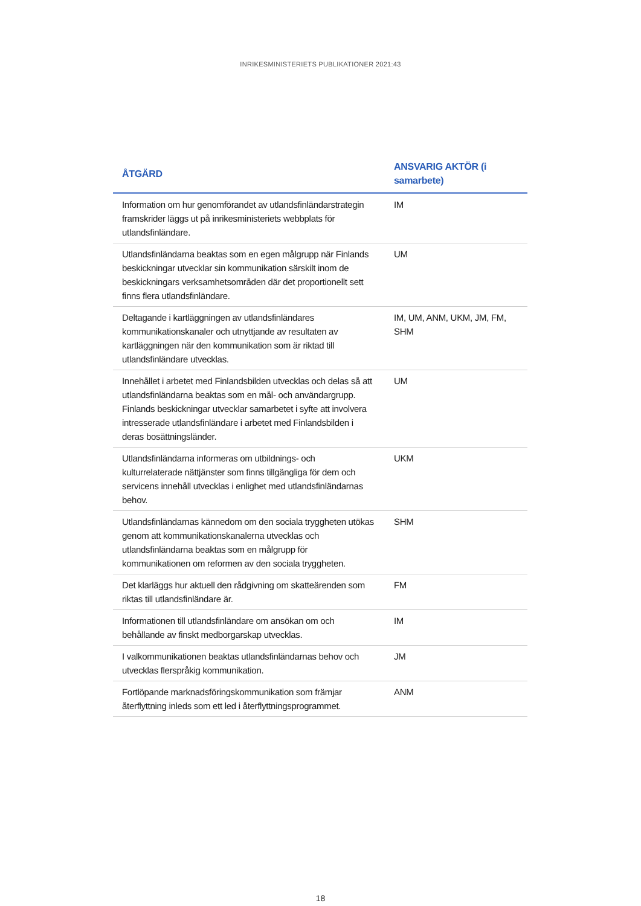INRIKESMINISTERIETS PUBLIKATIONER 2021:43
| ÅTGÄRD | ANSVARIG AKTÖR (i samarbete) |
| --- | --- |
| Information om hur genomförandet av utlandsfinländarstrategin framskrider läggs ut på inrikesministeriets webbplats för utlandsfinländare. | IM |
| Utlandsfinländarna beaktas som en egen målgrupp när Finlands beskickningar utvecklar sin kommunikation särskilt inom de beskickningars verksamhetsområden där det proportionellt sett finns flera utlandsfinländare. | UM |
| Deltagande i kartläggningen av utlandsfinländares kommunikationskanaler och utnyttjande av resultaten av kartläggningen när den kommunikation som är riktad till utlandsfinländare utvecklas. | IM, UM, ANM, UKM, JM, FM, SHM |
| Innehållet i arbetet med Finlandsbilden utvecklas och delas så att utlandsfinländarna beaktas som en mål- och användargrupp. Finlands beskickningar utvecklar samarbetet i syfte att involvera intresserade utlandsfinländare i arbetet med Finlandsbilden i deras bosättningsländer. | UM |
| Utlandsfinländarna informeras om utbildnings- och kulturrelaterade nättjänster som finns tillgängliga för dem och servicens innehåll utvecklas i enlighet med utlandsfinländarnas behov. | UKM |
| Utlandsfinländarnas kännedom om den sociala tryggheten utökas genom att kommunikationskanalerna utvecklas och utlandsfinländarna beaktas som en målgrupp för kommunikationen om reformen av den sociala tryggheten. | SHM |
| Det klarläggs hur aktuell den rådgivning om skatteärenden som riktas till utlandsfinländare är. | FM |
| Informationen till utlandsfinländare om ansökan om och behållande av finskt medborgarskap utvecklas. | IM |
| I valkommunikationen beaktas utlandsfinländarnas behov och utvecklas flerspråkig kommunikation. | JM |
| Fortlöpande marknadsföringskommunikation som främjar återflyttning inleds som ett led i återflyttningsprogrammet. | ANM |
18